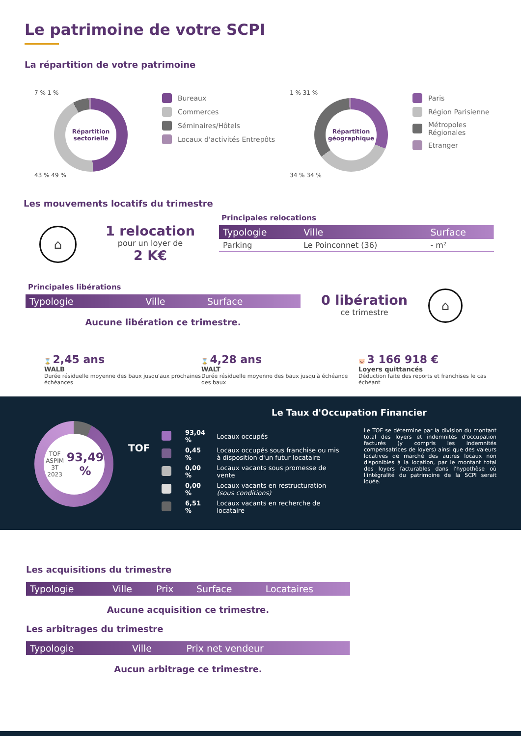Le patrimoine de votre SCPI
La répartition de votre patrimoine
7 % 1 %
Répartition sectorielle
43 % 49 %
Bureaux
Commerces
Séminaires/Hôtels
Locaux d'activités Entrepôts
1 % 31 %
Répartition géographique
34 % 34 %
Paris
Région Parisienne
Métropoles Régionales
Etranger
Les mouvements locatifs du trimestre
⌂
1 relocation
pour un loyer de
2 K€
Principales relocations
| Typologie | Ville | Surface |
| --- | --- | --- |
| Parking | Le Poinconnet (36) | - m² |
Principales libérations
| Typologie | Ville | Surface |
| --- | --- | --- |
Aucune libération ce trimestre.
0 libération
ce trimestre
⌂
⌛ 2,45 ans
WALB
Durée résiduelle moyenne des baux jusqu'aux prochaines échéances
⌛ 4,28 ans
WALT
Durée résiduelle moyenne des baux jusqu'à échéance des baux
🐷 3 166 918 €
Loyers quittancés
Déduction faite des reports et franchises le cas échéant
TOF ASPIM
3T 2023
93,49 %
Le Taux d'Occupation Financier
TOF
| | 93,04 % | Locaux occupés |
| | 0,45 % | Locaux occupés sous franchise ou mis à disposition d'un futur locataire |
| | 0,00 % | Locaux vacants sous promesse de vente |
| | 0,00 % | Locaux vacants en restructuration (sous conditions) |
| | 6,51 % | Locaux vacants en recherche de locataire |
Le TOF se détermine par la division du montant total des loyers et indemnités d'occupation facturés (y compris les indemnités compensatrices de loyers) ainsi que des valeurs locatives de marché des autres locaux non disponibles à la location, par le montant total des loyers facturables dans l'hypothèse où l'intégralité du patrimoine de la SCPI serait louée.
Les acquisitions du trimestre
| Typologie | Ville | Prix | Surface | Locataires |
| --- | --- | --- | --- | --- |
Aucune acquisition ce trimestre.
Les arbitrages du trimestre
| Typologie | Ville | Prix net vendeur |
| --- | --- | --- |
Aucun arbitrage ce trimestre.